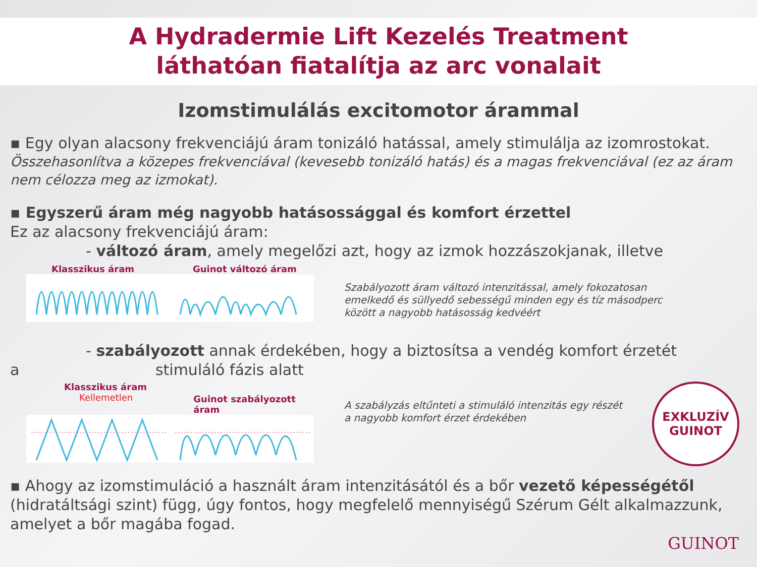A Hydradermie Lift Kezelés Treatment
láthatóan fiatalítja az arc vonalait
Izomstimulálás excitomotor árammal
▪ Egy olyan alacsony frekvenciájú áram tonizáló hatással, amely stimulálja az izomrostokat.
Összehasonlítva a közepes frekvenciával (kevesebb tonizáló hatás) és a magas frekvenciával (ez az áram nem célozza meg az izmokat).
▪ Egyszerű áram még nagyobb hatásossággal és komfort érzettel
Ez az alacsony frekvenciájú áram:
- változó áram, amely megelőzi azt, hogy az izmok hozzászokjanak, illetve
Klasszikus áram Guinot változó áram
Szabályozott áram változó intenzitással, amely fokozatosan emelkedő és süllyedő sebességű minden egy és tíz másodperc között a nagyobb hatásosság kedvéért
- szabályozott annak érdekében, hogy a biztosítsa a vendég komfort érzetét
a stimuláló fázis alatt
Klasszikus áram
Kellemetlen Guinot szabályozott áram
A szabályzás eltűnteti a stimuláló intenzitás egy részét a nagyobb komfort érzet érdekében
EXKLUZÍV
GUINOT
▪ Ahogy az izomstimuláció a használt áram intenzitásától és a bőr vezető képességétől (hidratáltsági szint) függ, úgy fontos, hogy megfelelő mennyiségű Szérum Gélt alkalmazzunk, amelyet a bőr magába fogad.
GUINOT